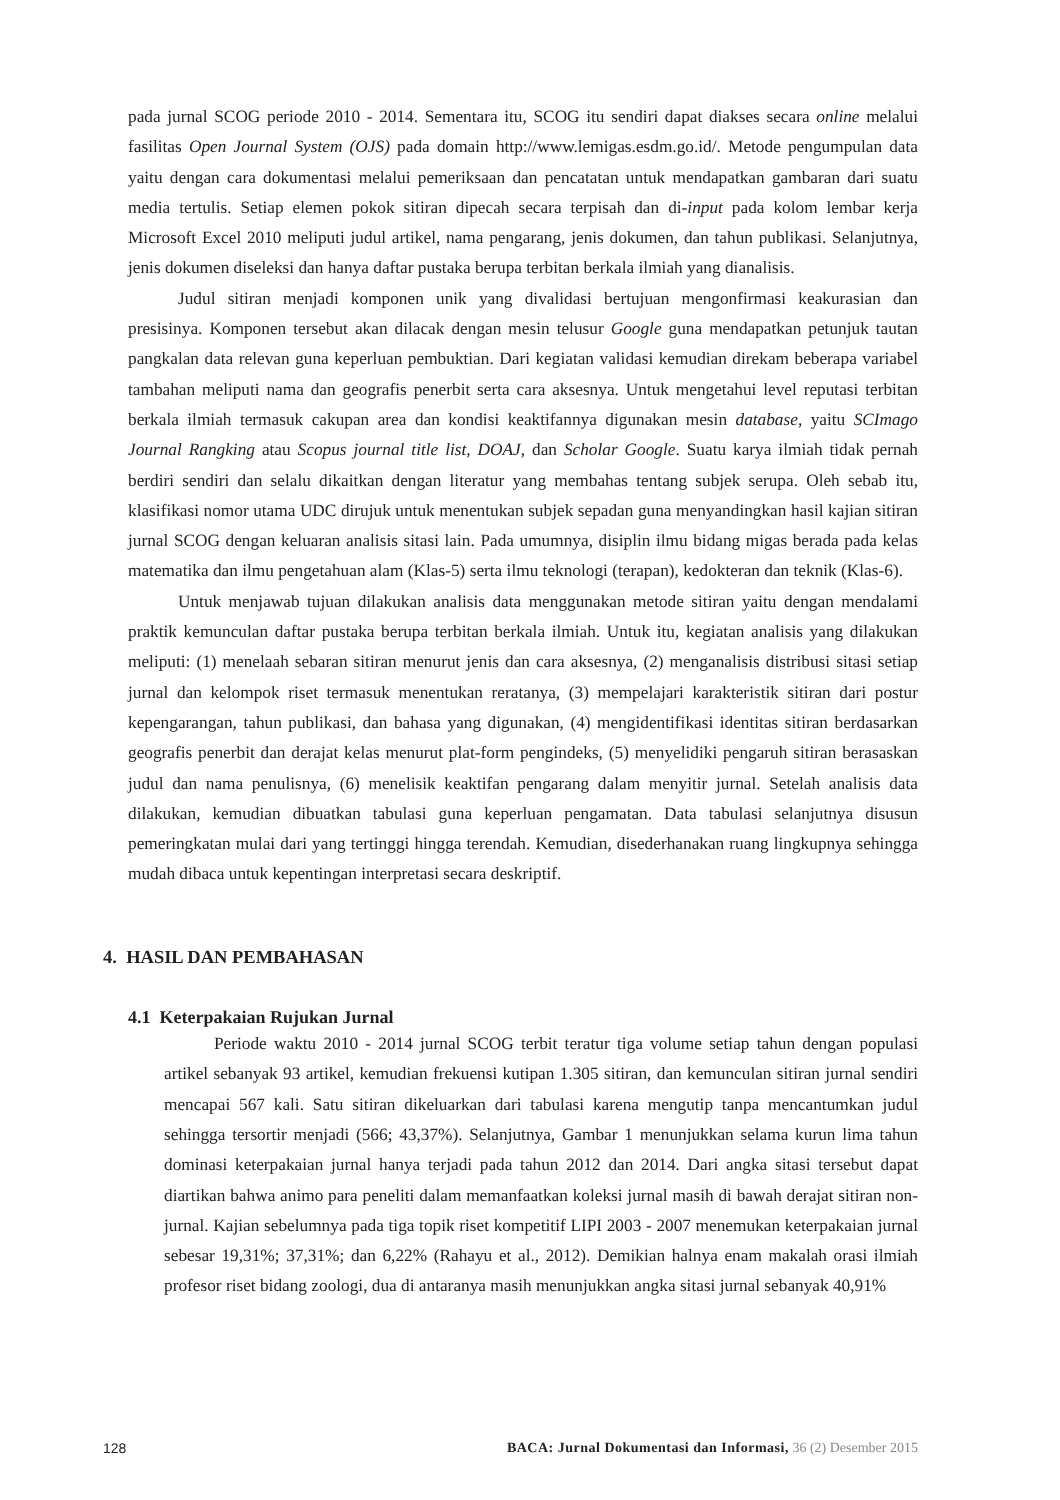pada jurnal SCOG periode 2010 - 2014. Sementara itu, SCOG itu sendiri dapat diakses secara online melalui fasilitas Open Journal System (OJS) pada domain http://www.lemigas.esdm.go.id/. Metode pengumpulan data yaitu dengan cara dokumentasi melalui pemeriksaan dan pencatatan untuk mendapatkan gambaran dari suatu media tertulis. Setiap elemen pokok sitiran dipecah secara terpisah dan di-input pada kolom lembar kerja Microsoft Excel 2010 meliputi judul artikel, nama pengarang, jenis dokumen, dan tahun publikasi. Selanjutnya, jenis dokumen diseleksi dan hanya daftar pustaka berupa terbitan berkala ilmiah yang dianalisis.
Judul sitiran menjadi komponen unik yang divalidasi bertujuan mengonfirmasi keakurasian dan presisinya. Komponen tersebut akan dilacak dengan mesin telusur Google guna mendapatkan petunjuk tautan pangkalan data relevan guna keperluan pembuktian. Dari kegiatan validasi kemudian direkam beberapa variabel tambahan meliputi nama dan geografis penerbit serta cara aksesnya. Untuk mengetahui level reputasi terbitan berkala ilmiah termasuk cakupan area dan kondisi keaktifannya digunakan mesin database, yaitu SCImago Journal Rangking atau Scopus journal title list, DOAJ, dan Scholar Google. Suatu karya ilmiah tidak pernah berdiri sendiri dan selalu dikaitkan dengan literatur yang membahas tentang subjek serupa. Oleh sebab itu, klasifikasi nomor utama UDC dirujuk untuk menentukan subjek sepadan guna menyandingkan hasil kajian sitiran jurnal SCOG dengan keluaran analisis sitasi lain. Pada umumnya, disiplin ilmu bidang migas berada pada kelas matematika dan ilmu pengetahuan alam (Klas-5) serta ilmu teknologi (terapan), kedokteran dan teknik (Klas-6).
Untuk menjawab tujuan dilakukan analisis data menggunakan metode sitiran yaitu dengan mendalami praktik kemunculan daftar pustaka berupa terbitan berkala ilmiah. Untuk itu, kegiatan analisis yang dilakukan meliputi: (1) menelaah sebaran sitiran menurut jenis dan cara aksesnya, (2) menganalisis distribusi sitasi setiap jurnal dan kelompok riset termasuk menentukan reratanya, (3) mempelajari karakteristik sitiran dari postur kepengarangan, tahun publikasi, dan bahasa yang digunakan, (4) mengidentifikasi identitas sitiran berdasarkan geografis penerbit dan derajat kelas menurut plat-form pengindeks, (5) menyelidiki pengaruh sitiran berasaskan judul dan nama penulisnya, (6) menelisik keaktifan pengarang dalam menyitir jurnal. Setelah analisis data dilakukan, kemudian dibuatkan tabulasi guna keperluan pengamatan. Data tabulasi selanjutnya disusun pemeringkatan mulai dari yang tertinggi hingga terendah. Kemudian, disederhanakan ruang lingkupnya sehingga mudah dibaca untuk kepentingan interpretasi secara deskriptif.
4. HASIL DAN PEMBAHASAN
4.1 Keterpakaian Rujukan Jurnal
Periode waktu 2010 - 2014 jurnal SCOG terbit teratur tiga volume setiap tahun dengan populasi artikel sebanyak 93 artikel, kemudian frekuensi kutipan 1.305 sitiran, dan kemunculan sitiran jurnal sendiri mencapai 567 kali. Satu sitiran dikeluarkan dari tabulasi karena mengutip tanpa mencantumkan judul sehingga tersortir menjadi (566; 43,37%). Selanjutnya, Gambar 1 menunjukkan selama kurun lima tahun dominasi keterpakaian jurnal hanya terjadi pada tahun 2012 dan 2014. Dari angka sitasi tersebut dapat diartikan bahwa animo para peneliti dalam memanfaatkan koleksi jurnal masih di bawah derajat sitiran non- jurnal. Kajian sebelumnya pada tiga topik riset kompetitif LIPI 2003 - 2007 menemukan keterpakaian jurnal sebesar 19,31%; 37,31%; dan 6,22% (Rahayu et al., 2012). Demikian halnya enam makalah orasi ilmiah profesor riset bidang zoologi, dua di antaranya masih menunjukkan angka sitasi jurnal sebanyak 40,91%
128 BACA: Jurnal Dokumentasi dan Informasi, 36 (2) Desember 2015